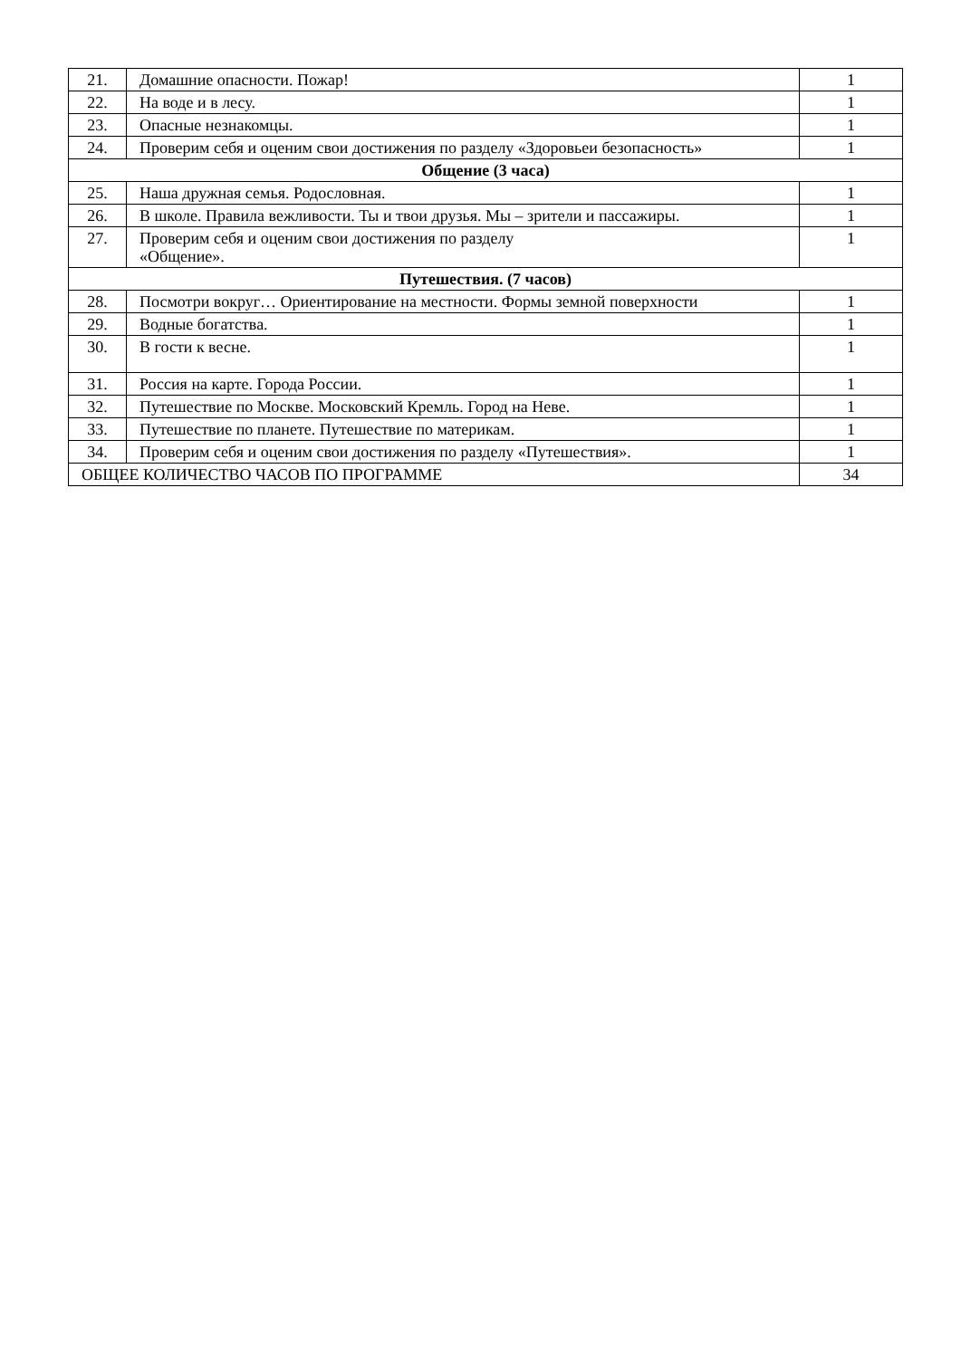| 21. | Домашние опасности. Пожар! | 1 |
| 22. | На воде и в лесу. | 1 |
| 23. | Опасные незнакомцы. | 1 |
| 24. | Проверим себя и оценим свои достижения по разделу «Здоровьеи безопасность» | 1 |
| Общение (3 часа) | | |
| 25. | Наша дружная семья. Родословная. | 1 |
| 26. | В школе. Правила вежливости. Ты и твои друзья. Мы – зрители и пассажиры. | 1 |
| 27. | Проверим себя и оценим свои достижения по разделу «Общение». | 1 |
| Путешествия. (7 часов) | | |
| 28. | Посмотри вокруг… Ориентирование на местности. Формы земной поверхности | 1 |
| 29. | Водные богатства. | 1 |
| 30. | В гости к весне. | 1 |
| 31. | Россия на карте. Города России. | 1 |
| 32. | Путешествие по Москве. Московский Кремль. Город на Неве. | 1 |
| 33. | Путешествие по планете. Путешествие по материкам. | 1 |
| 34. | Проверим себя и оценим свои достижения по разделу «Путешествия». | 1 |
| ОБЩЕЕ КОЛИЧЕСТВО ЧАСОВ ПО ПРОГРАММЕ | | 34 |